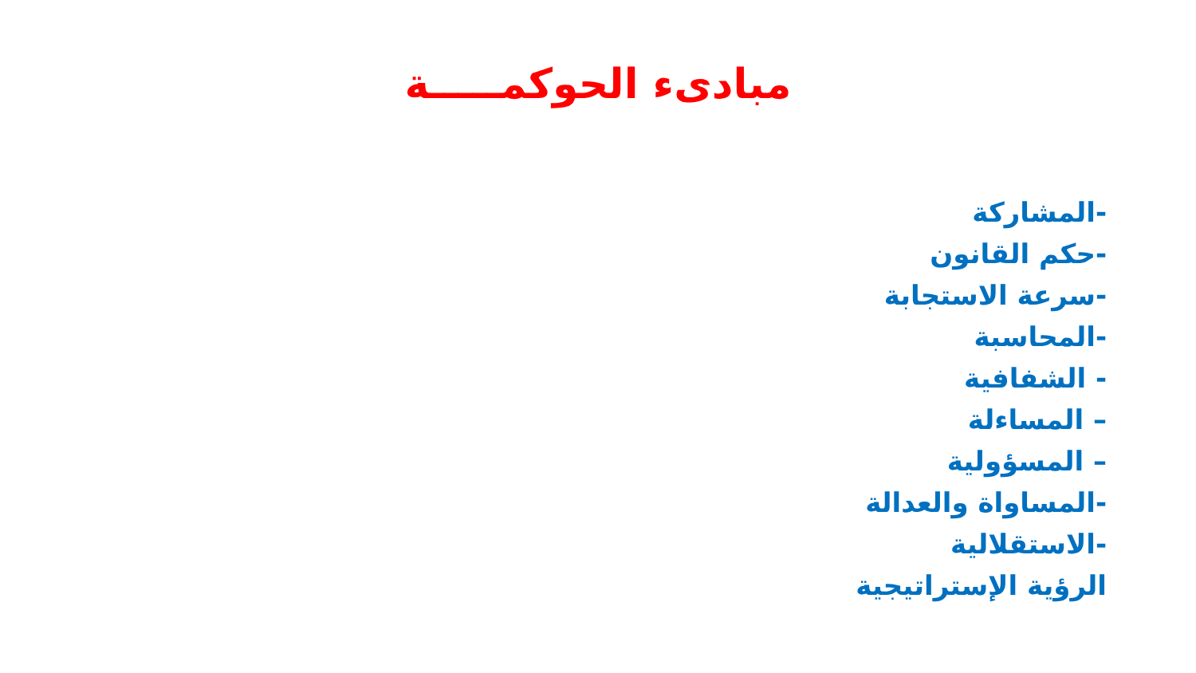مبادىء الحوكمـــــة
-المشاركة
-حكم القانون
-سرعة الاستجابة
-المحاسبة
- الشفافية
– المساءلة
– المسؤولية
-المساواة والعدالة
-الاستقلالية
الرؤية الإستراتيجية